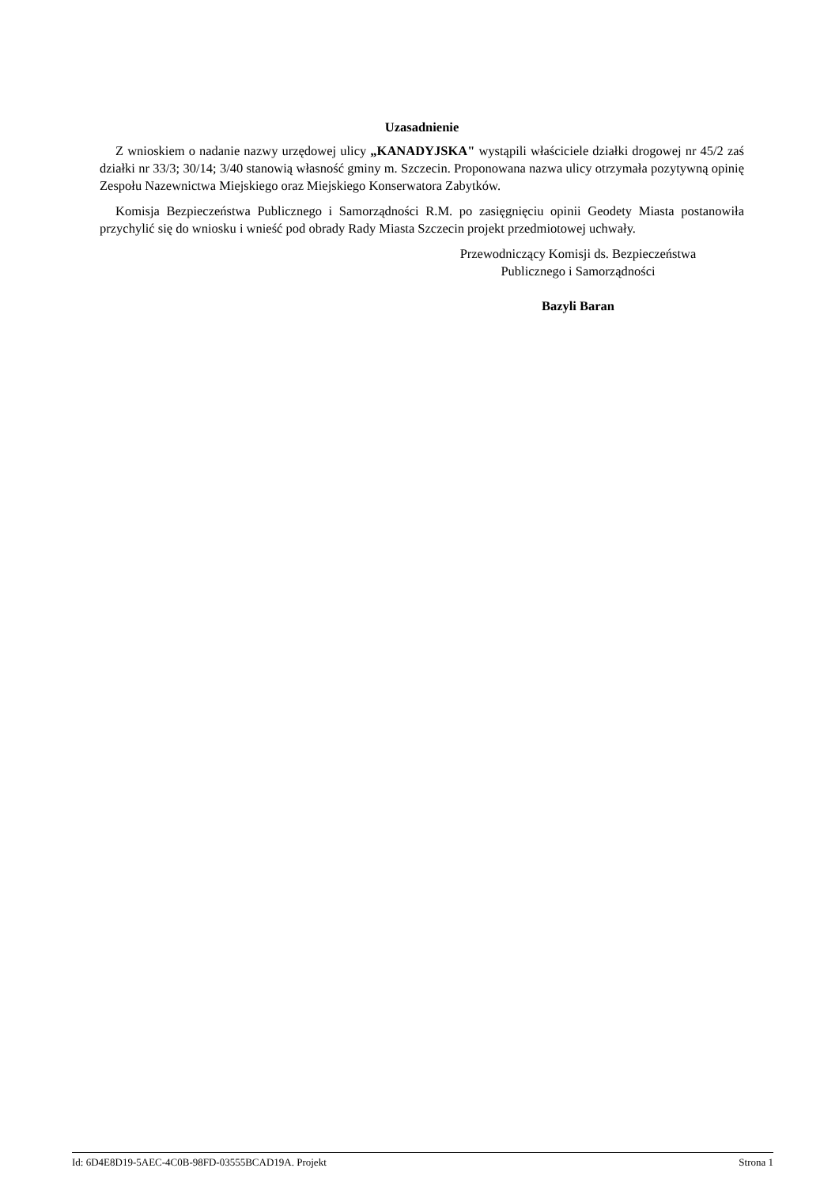Uzasadnienie
Z wnioskiem o nadanie nazwy urzędowej ulicy „KANADYJSKA" wystąpili właściciele działki drogowej nr 45/2 zaś działki nr 33/3; 30/14; 3/40 stanowią własność gminy m. Szczecin. Proponowana nazwa ulicy otrzymała pozytywną opinię Zespołu Nazewnictwa Miejskiego oraz Miejskiego Konserwatora Zabytków.
Komisja Bezpieczeństwa Publicznego i Samorządności R.M. po zasięgnięciu opinii Geodety Miasta postanowiła przychylić się do wniosku i wnieść pod obrady Rady Miasta Szczecin projekt przedmiotowej uchwały.
Przewodniczący Komisji ds. Bezpieczeństwa
Publicznego i Samorządności
Bazyli Baran
Id: 6D4E8D19-5AEC-4C0B-98FD-03555BCAD19A. Projekt Strona 1